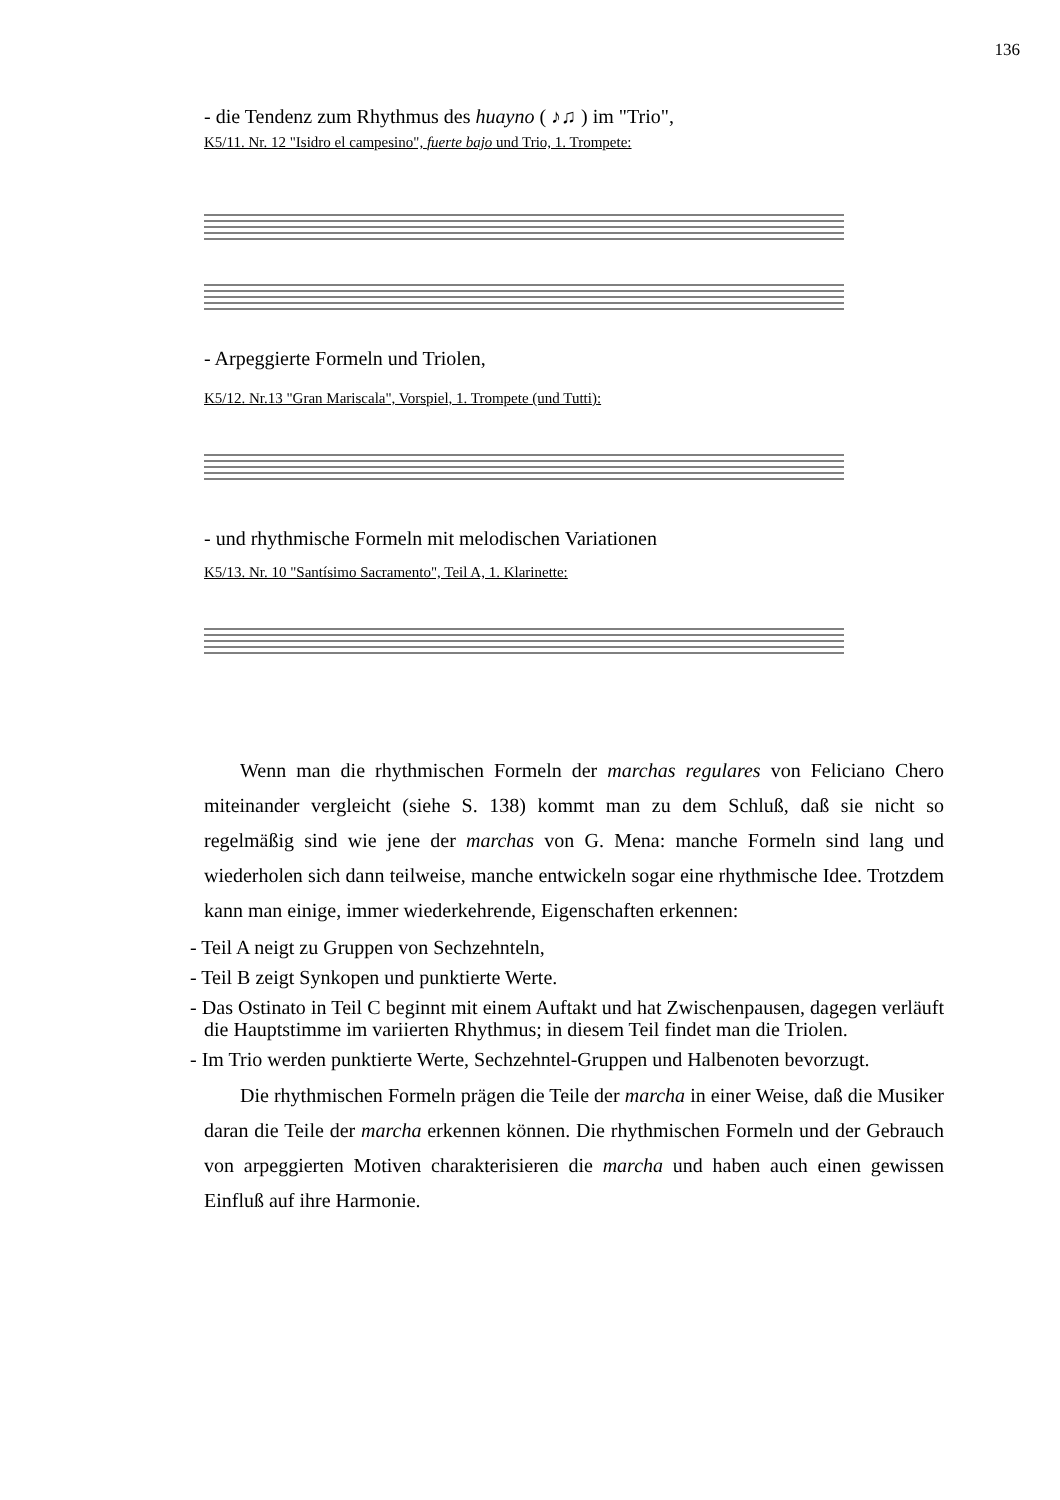136
- die Tendenz zum Rhythmus des huayno ( ♪♫ ) im "Trio",
K5/11. Nr. 12 "Isidro el campesino", fuerte bajo und Trio, 1. Trompete:
- Arpeggierte Formeln und Triolen,
K5/12. Nr.13 "Gran Mariscala", Vorspiel, 1. Trompete (und Tutti):
- und rhythmische Formeln mit melodischen Variationen
K5/13. Nr. 10 "Santísimo Sacramento", Teil A, 1. Klarinette:
Wenn man die rhythmischen Formeln der marchas regulares von Feliciano Chero miteinander vergleicht (siehe S. 138) kommt man zu dem Schluß, daß sie nicht so regelmäßig sind wie jene der marchas von G. Mena: manche Formeln sind lang und wiederholen sich dann teilweise, manche entwickeln sogar eine rhythmische Idee. Trotzdem kann man einige, immer wiederkehrende, Eigenschaften erkennen:
- Teil A neigt zu Gruppen von Sechzehnteln,
- Teil B zeigt Synkopen und punktierte Werte.
- Das Ostinato in Teil C beginnt mit einem Auftakt und hat Zwischenpausen, dagegen verläuft die Hauptstimme im variierten Rhythmus; in diesem Teil findet man die Triolen.
- Im Trio werden punktierte Werte, Sechzehntel-Gruppen und Halbenoten bevorzugt.
Die rhythmischen Formeln prägen die Teile der marcha in einer Weise, daß die Musiker daran die Teile der marcha erkennen können. Die rhythmischen Formeln und der Gebrauch von arpeggierten Motiven charakterisieren die marcha und haben auch einen gewissen Einfluß auf ihre Harmonie.